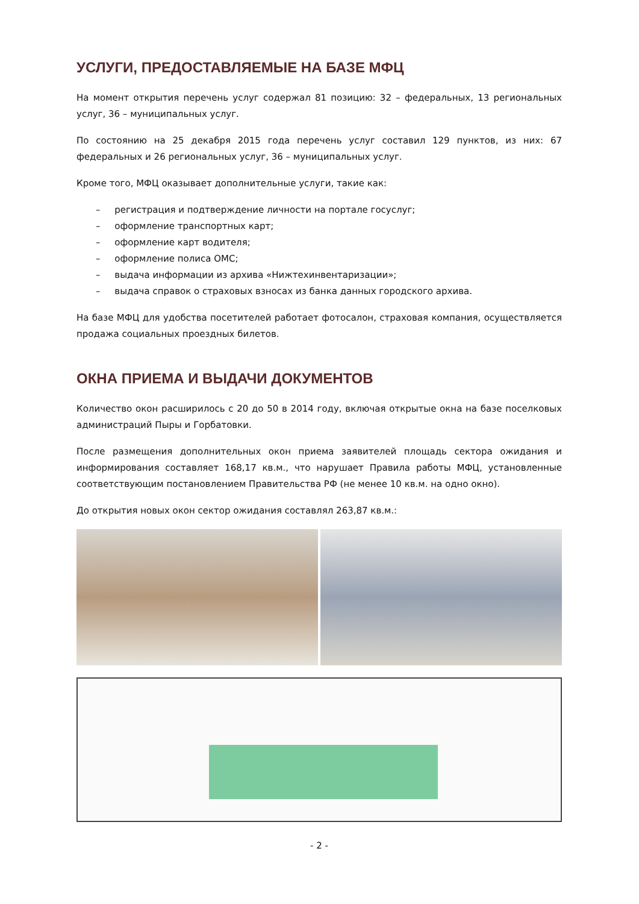УСЛУГИ, ПРЕДОСТАВЛЯЕМЫЕ НА БАЗЕ МФЦ
На момент открытия перечень услуг содержал 81 позицию: 32 – федеральных, 13 региональных услуг, 36 – муниципальных услуг.
По состоянию на 25 декабря 2015 года перечень услуг составил 129 пунктов, из них: 67 федеральных и 26 региональных услуг, 36 – муниципальных услуг.
Кроме того, МФЦ оказывает дополнительные услуги, такие как:
– регистрация и подтверждение личности на портале госуслуг;
– оформление транспортных карт;
– оформление карт водителя;
– оформление полиса ОМС;
– выдача информации из архива «Нижтехинвентаризации»;
– выдача справок о страховых взносах из банка данных городского архива.
На базе МФЦ для удобства посетителей работает фотосалон, страховая компания, осуществляется продажа социальных проездных билетов.
ОКНА ПРИЕМА И ВЫДАЧИ ДОКУМЕНТОВ
Количество окон расширилось с 20 до 50 в 2014 году, включая открытые окна на базе поселковых администраций Пыры и Горбатовки.
После размещения дополнительных окон приема заявителей площадь сектора ожидания и информирования составляет 168,17 кв.м., что нарушает Правила работы МФЦ, установленные соответствующим постановлением Правительства РФ (не менее 10 кв.м. на одно окно).
До открытия новых окон сектор ожидания составлял 263,87 кв.м.:
- 2 -